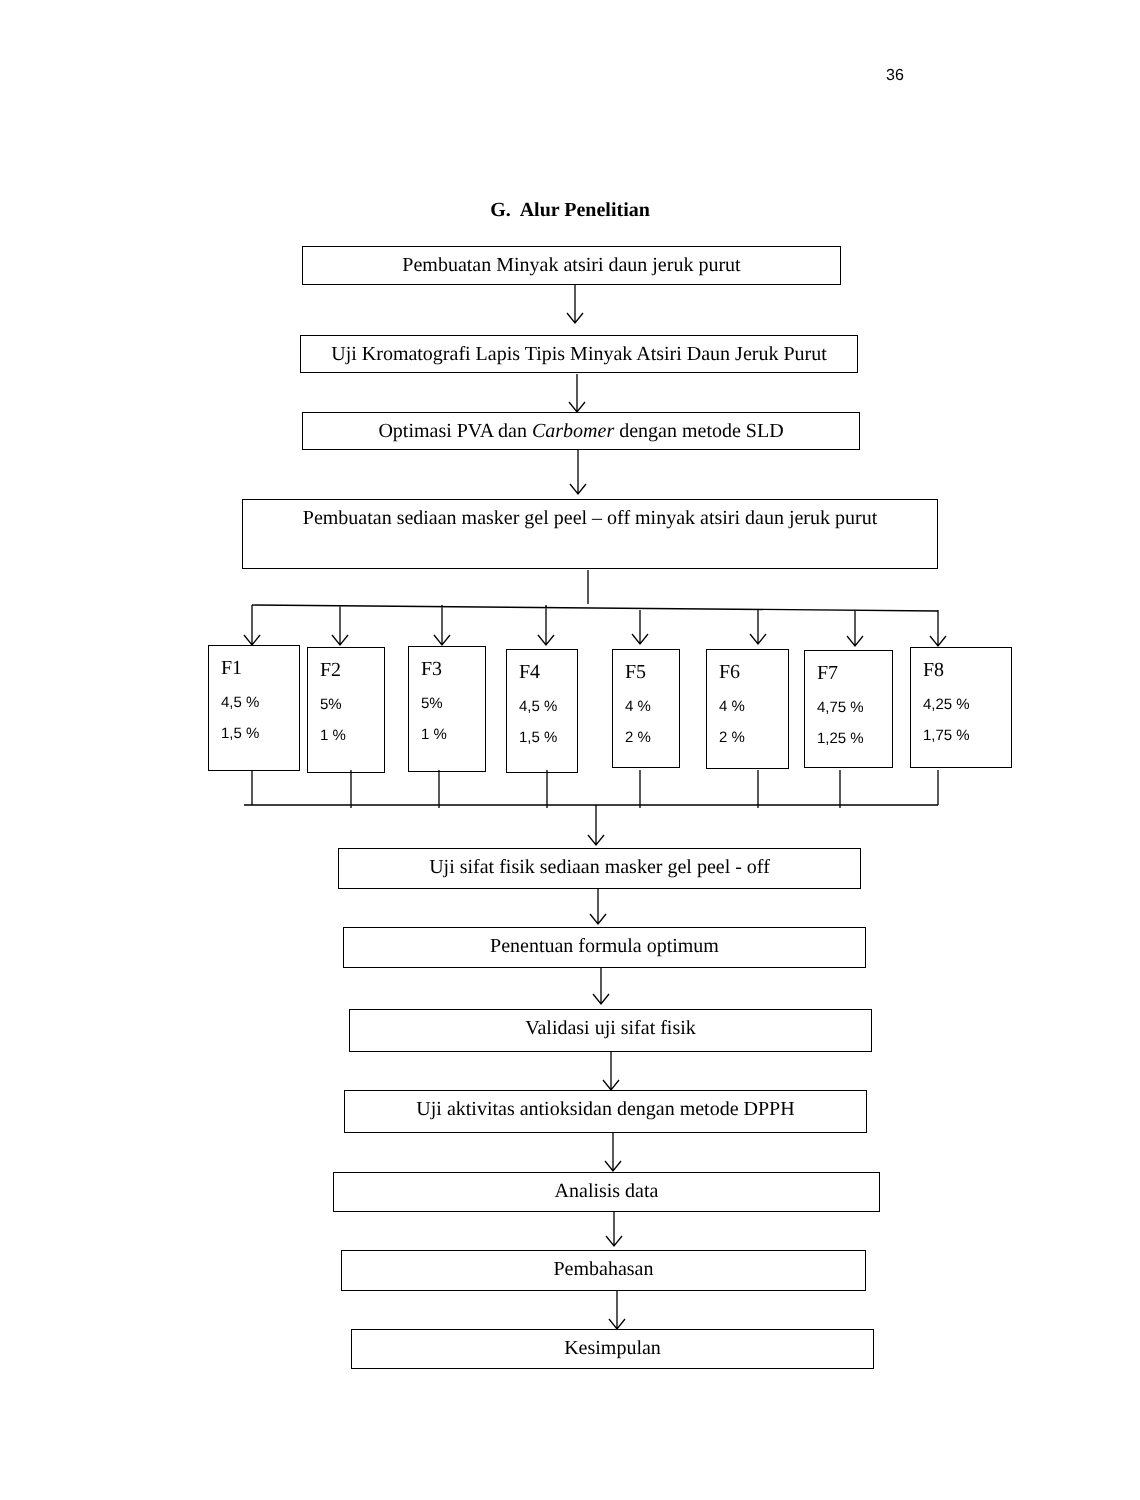36
G. Alur Penelitian
Pembuatan Minyak atsiri daun jeruk purut
Uji Kromatografi Lapis Tipis Minyak Atsiri Daun Jeruk Purut
Optimasi PVA dan Carbomer dengan metode SLD
Pembuatan sediaan masker gel peel – off minyak atsiri daun jeruk purut
F1
4,5 %
1,5 %
F2
5%
1 %
F3
5%
1 %
F4
4,5 %
1,5 %
F5
4 %
2 %
F6
4 %
2 %
F7
4,75 %
1,25 %
F8
4,25 %
1,75 %
Uji sifat fisik sediaan masker gel peel - off
Penentuan formula optimum
Validasi uji sifat fisik
Uji aktivitas antioksidan dengan metode DPPH
Analisis data
Pembahasan
Kesimpulan